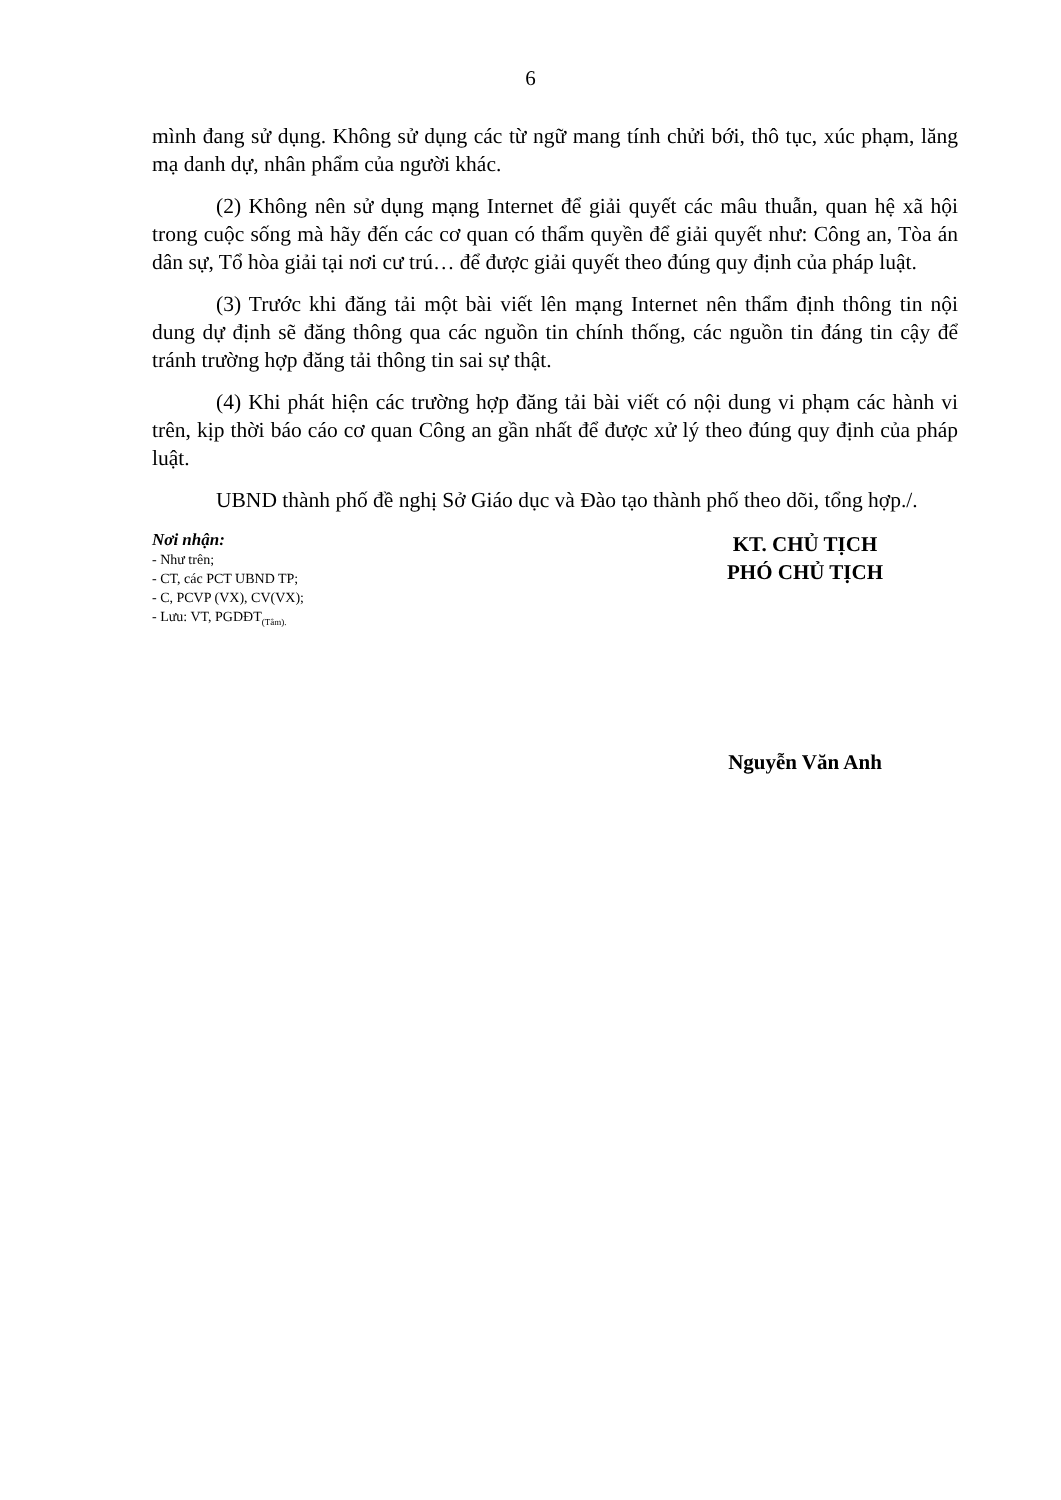6
mình đang sử dụng. Không sử dụng các từ ngữ mang tính chửi bới, thô tục, xúc phạm, lăng mạ danh dự, nhân phẩm của người khác.
(2) Không nên sử dụng mạng Internet để giải quyết các mâu thuẫn, quan hệ xã hội trong cuộc sống mà hãy đến các cơ quan có thẩm quyền để giải quyết như: Công an, Tòa án dân sự, Tổ hòa giải tại nơi cư trú… để được giải quyết theo đúng quy định của pháp luật.
(3) Trước khi đăng tải một bài viết lên mạng Internet nên thẩm định thông tin nội dung dự định sẽ đăng thông qua các nguồn tin chính thống, các nguồn tin đáng tin cậy để tránh trường hợp đăng tải thông tin sai sự thật.
(4) Khi phát hiện các trường hợp đăng tải bài viết có nội dung vi phạm các hành vi trên, kịp thời báo cáo cơ quan Công an gần nhất để được xử lý theo đúng quy định của pháp luật.
UBND thành phố đề nghị Sở Giáo dục và Đào tạo thành phố theo dõi, tổng hợp./.
Nơi nhận:
- Như trên;
- CT, các PCT UBND TP;
- C, PCVP (VX), CV(VX);
- Lưu: VT, PGDĐT<sub>(Tâm).</sub>
KT. CHỦ TỊCH
PHÓ CHỦ TỊCH
Nguyễn Văn Anh